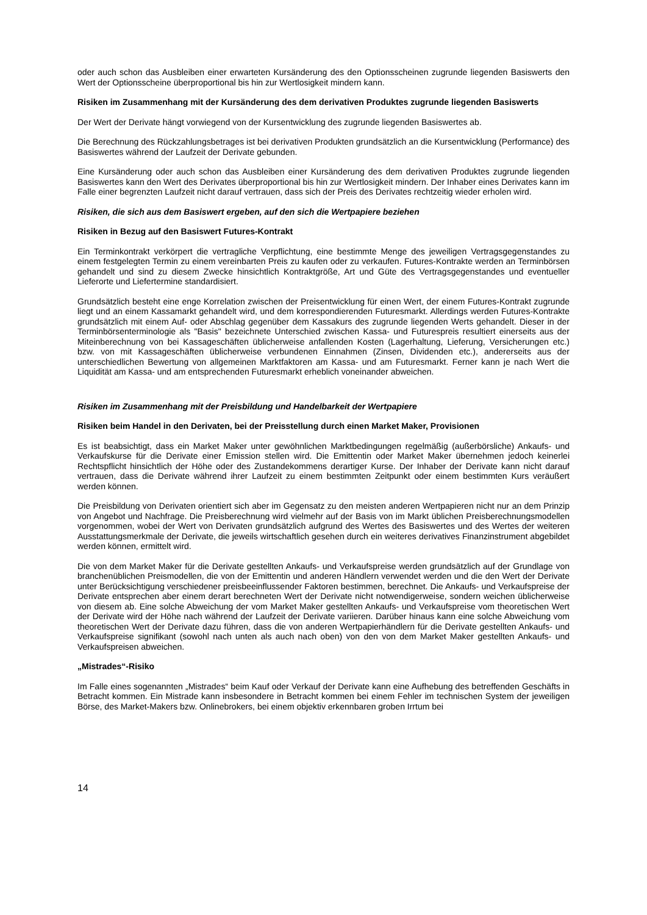oder auch schon das Ausbleiben einer erwarteten Kursänderung des den Optionsscheinen zugrunde liegenden Basiswerts den Wert der Optionsscheine überproportional bis hin zur Wertlosigkeit mindern kann.
Risiken im Zusammenhang mit der Kursänderung des dem derivativen Produktes zugrunde liegenden Basiswerts
Der Wert der Derivate hängt vorwiegend von der Kursentwicklung des zugrunde liegenden Basiswertes ab.
Die Berechnung des Rückzahlungsbetrages ist bei derivativen Produkten grundsätzlich an die Kursentwicklung (Performance) des Basiswertes während der Laufzeit der Derivate gebunden.
Eine Kursänderung oder auch schon das Ausbleiben einer Kursänderung des dem derivativen Produktes zugrunde liegenden Basiswertes kann den Wert des Derivates überproportional bis hin zur Wertlosigkeit mindern. Der Inhaber eines Derivates kann im Falle einer begrenzten Laufzeit nicht darauf vertrauen, dass sich der Preis des Derivates rechtzeitig wieder erholen wird.
Risiken, die sich aus dem Basiswert ergeben, auf den sich die Wertpapiere beziehen
Risiken in Bezug auf den Basiswert Futures-Kontrakt
Ein Terminkontrakt verkörpert die vertragliche Verpflichtung, eine bestimmte Menge des jeweiligen Vertragsgegenstandes zu einem festgelegten Termin zu einem vereinbarten Preis zu kaufen oder zu verkaufen. Futures-Kontrakte werden an Terminbörsen gehandelt und sind zu diesem Zwecke hinsichtlich Kontraktgröße, Art und Güte des Vertragsgegenstandes und eventueller Lieferorte und Liefertermine standardisiert.
Grundsätzlich besteht eine enge Korrelation zwischen der Preisentwicklung für einen Wert, der einem Futures-Kontrakt zugrunde liegt und an einem Kassamarkt gehandelt wird, und dem korrespondierenden Futuresmarkt. Allerdings werden Futures-Kontrakte grundsätzlich mit einem Auf- oder Abschlag gegenüber dem Kassakurs des zugrunde liegenden Werts gehandelt. Dieser in der Terminbörsenterminologie als "Basis" bezeichnete Unterschied zwischen Kassa- und Futurespreis resultiert einerseits aus der Miteinberechnung von bei Kassageschäften üblicherweise anfallenden Kosten (Lagerhaltung, Lieferung, Versicherungen etc.) bzw. von mit Kassageschäften üblicherweise verbundenen Einnahmen (Zinsen, Dividenden etc.), andererseits aus der unterschiedlichen Bewertung von allgemeinen Marktfaktoren am Kassa- und am Futuresmarkt. Ferner kann je nach Wert die Liquidität am Kassa- und am entsprechenden Futuresmarkt erheblich voneinander abweichen.
Risiken im Zusammenhang mit der Preisbildung und Handelbarkeit der Wertpapiere
Risiken beim Handel in den Derivaten, bei der Preisstellung durch einen Market Maker, Provisionen
Es ist beabsichtigt, dass ein Market Maker unter gewöhnlichen Marktbedingungen regelmäßig (außerbörsliche) Ankaufs- und Verkaufskurse für die Derivate einer Emission stellen wird. Die Emittentin oder Market Maker übernehmen jedoch keinerlei Rechtspflicht hinsichtlich der Höhe oder des Zustandekommens derartiger Kurse. Der Inhaber der Derivate kann nicht darauf vertrauen, dass die Derivate während ihrer Laufzeit zu einem bestimmten Zeitpunkt oder einem bestimmten Kurs veräußert werden können.
Die Preisbildung von Derivaten orientiert sich aber im Gegensatz zu den meisten anderen Wertpapieren nicht nur an dem Prinzip von Angebot und Nachfrage. Die Preisberechnung wird vielmehr auf der Basis von im Markt üblichen Preisberechnungsmodellen vorgenommen, wobei der Wert von Derivaten grundsätzlich aufgrund des Wertes des Basiswertes und des Wertes der weiteren Ausstattungsmerkmale der Derivate, die jeweils wirtschaftlich gesehen durch ein weiteres derivatives Finanzinstrument abgebildet werden können, ermittelt wird.
Die von dem Market Maker für die Derivate gestellten Ankaufs- und Verkaufspreise werden grundsätzlich auf der Grundlage von branchenüblichen Preismodellen, die von der Emittentin und anderen Händlern verwendet werden und die den Wert der Derivate unter Berücksichtigung verschiedener preisbeeinflussender Faktoren bestimmen, berechnet. Die Ankaufs- und Verkaufspreise der Derivate entsprechen aber einem derart berechneten Wert der Derivate nicht notwendigerweise, sondern weichen üblicherweise von diesem ab. Eine solche Abweichung der vom Market Maker gestellten Ankaufs- und Verkaufspreise vom theoretischen Wert der Derivate wird der Höhe nach während der Laufzeit der Derivate variieren. Darüber hinaus kann eine solche Abweichung vom theoretischen Wert der Derivate dazu führen, dass die von anderen Wertpapierhändlern für die Derivate gestellten Ankaufs- und Verkaufspreise signifikant (sowohl nach unten als auch nach oben) von den von dem Market Maker gestellten Ankaufs- und Verkaufspreisen abweichen.
„Mistrades“-Risiko
Im Falle eines sogenannten „Mistrades“ beim Kauf oder Verkauf der Derivate kann eine Aufhebung des betreffenden Geschäfts in Betracht kommen. Ein Mistrade kann insbesondere in Betracht kommen bei einem Fehler im technischen System der jeweiligen Börse, des Market-Makers bzw. Onlinebrokers, bei einem objektiv erkennbaren groben Irrtum bei
14